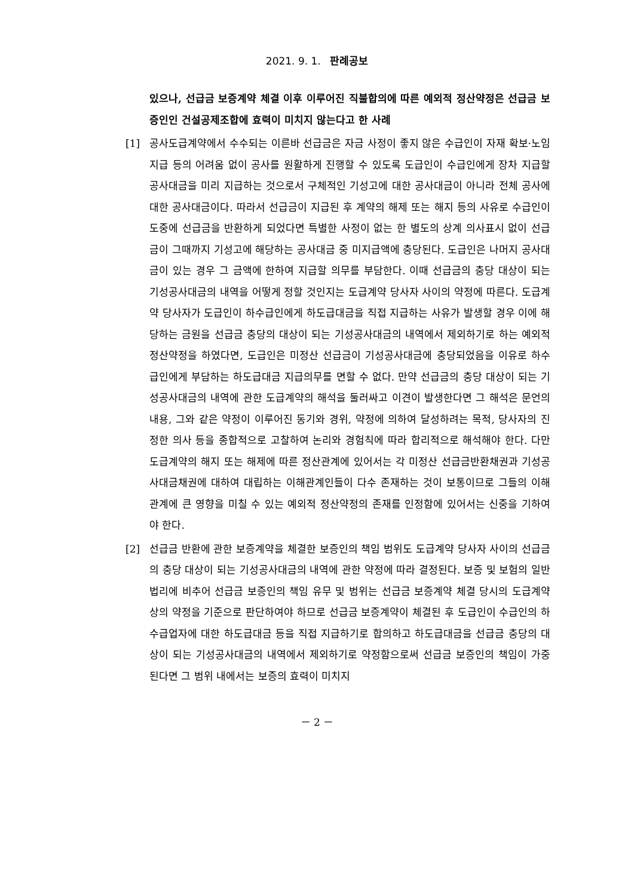2021. 9. 1. 판례공보
있으나, 선급금 보증계약 체결 이후 이루어진 직불합의에 따른 예외적 정산약정은 선급금 보증인인 건설공제조합에 효력이 미치지 않는다고 한 사례
[1] 공사도급계약에서 수수되는 이른바 선급금은 자금 사정이 좋지 않은 수급인이 자재 확보·노임 지급 등의 어려움 없이 공사를 원활하게 진행할 수 있도록 도급인이 수급인에게 장차 지급할 공사대금을 미리 지급하는 것으로서 구체적인 기성고에 대한 공사대금이 아니라 전체 공사에 대한 공사대금이다. 따라서 선급금이 지급된 후 계약의 해제 또는 해지 등의 사유로 수급인이 도중에 선급금을 반환하게 되었다면 특별한 사정이 없는 한 별도의 상계 의사표시 없이 선급금이 그때까지 기성고에 해당하는 공사대금 중 미지급액에 충당된다. 도급인은 나머지 공사대금이 있는 경우 그 금액에 한하여 지급할 의무를 부담한다. 이때 선급금의 충당 대상이 되는 기성공사대금의 내역을 어떻게 정할 것인지는 도급계약 당사자 사이의 약정에 따른다. 도급계약 당사자가 도급인이 하수급인에게 하도급대금을 직접 지급하는 사유가 발생할 경우 이에 해당하는 금원을 선급금 충당의 대상이 되는 기성공사대금의 내역에서 제외하기로 하는 예외적 정산약정을 하였다면, 도급인은 미정산 선급금이 기성공사대금에 충당되었음을 이유로 하수급인에게 부담하는 하도급대금 지급의무를 면할 수 없다. 만약 선급금의 충당 대상이 되는 기성공사대금의 내역에 관한 도급계약의 해석을 둘러싸고 이견이 발생한다면 그 해석은 문언의 내용, 그와 같은 약정이 이루어진 동기와 경위, 약정에 의하여 달성하려는 목적, 당사자의 진정한 의사 등을 종합적으로 고찰하여 논리와 경험칙에 따라 합리적으로 해석해야 한다. 다만 도급계약의 해지 또는 해제에 따른 정산관계에 있어서는 각 미정산 선급금반환채권과 기성공사대금채권에 대하여 대립하는 이해관계인들이 다수 존재하는 것이 보통이므로 그들의 이해관계에 큰 영향을 미칠 수 있는 예외적 정산약정의 존재를 인정함에 있어서는 신중을 기하여야 한다.
[2] 선급금 반환에 관한 보증계약을 체결한 보증인의 책임 범위도 도급계약 당사자 사이의 선급금의 충당 대상이 되는 기성공사대금의 내역에 관한 약정에 따라 결정된다. 보증 및 보험의 일반 법리에 비추어 선급금 보증인의 책임 유무 및 범위는 선급금 보증계약 체결 당시의 도급계약상의 약정을 기준으로 판단하여야 하므로 선급금 보증계약이 체결된 후 도급인이 수급인의 하수급업자에 대한 하도급대금 등을 직접 지급하기로 합의하고 하도급대금을 선급금 충당의 대상이 되는 기성공사대금의 내역에서 제외하기로 약정함으로써 선급금 보증인의 책임이 가중된다면 그 범위 내에서는 보증의 효력이 미치지
－ 2 －